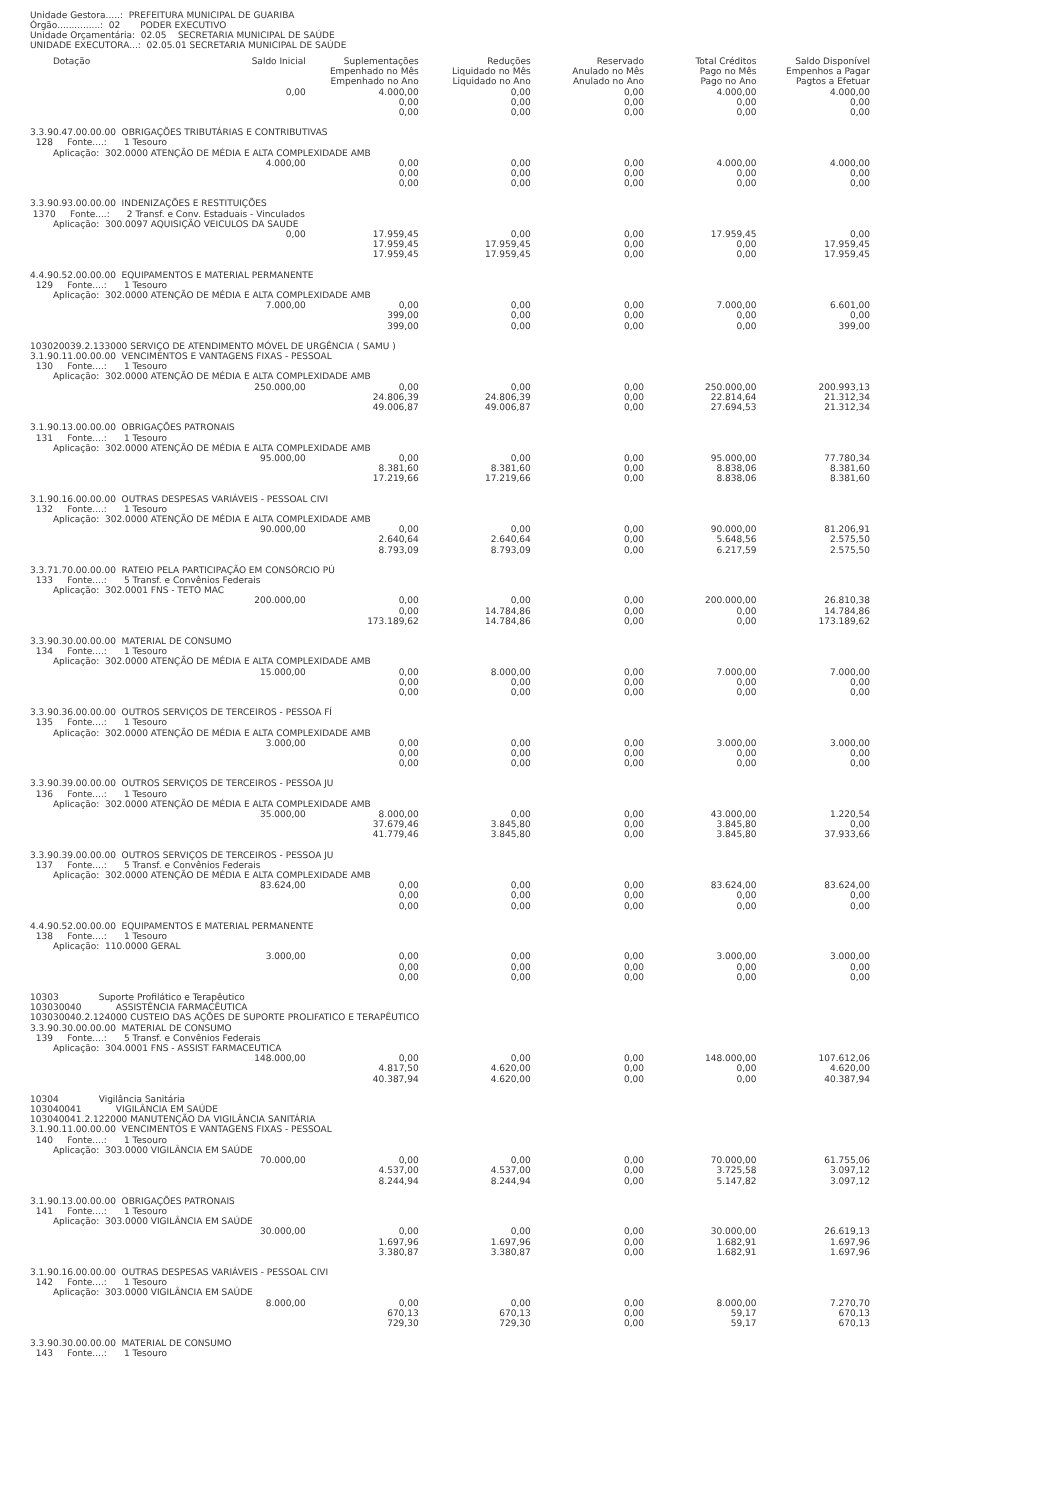Unidade Gestora.....: PREFEITURA MUNICIPAL DE GUARIBA
Órgão...............: 02 PODER EXECUTIVO
Unidade Orçamentária: 02.05 SECRETARIA MUNICIPAL DE SAÚDE
UNIDADE EXECUTORA...: 02.05.01 SECRETARIA MUNICIPAL DE SAÚDE
| Dotação | Saldo Inicial | Suplementações Empenhado no Mês Empenhado no Ano | Reduções Liquidado no Mês Liquidado no Ano | Reservado Anulado no Mês Anulado no Ano | Total Créditos Pago no Mês Pago no Ano | Saldo Disponível Empenhos a Pagar Pagtos a Efetuar |
| --- | --- | --- | --- | --- | --- | --- |
| | 0,00 | 4.000,00 | 0,00 | 0,00 | 4.000,00 | 4.000,00 |
| | | 0,00 | 0,00 | 0,00 | 0,00 | 0,00 |
| | | 0,00 | 0,00 | 0,00 | 0,00 | 0,00 |
| 3.3.90.47.00.00.00 OBRIGAÇÕES TRIBUTÁRIAS E CONTRIBUTIVAS | | | | | | |
| 128 Fonte....: 1 Tesouro | | | | | | |
| Aplicação: 302.0000 ATENÇÃO DE MÉDIA E ALTA COMPLEXIDADE AMB | | | | | | |
| | 4.000,00 | 0,00 | 0,00 | 0,00 | 4.000,00 | 4.000,00 |
| | | 0,00 | 0,00 | 0,00 | 0,00 | 0,00 |
| | | 0,00 | 0,00 | 0,00 | 0,00 | 0,00 |
| 3.3.90.93.00.00.00 INDENIZAÇÕES E RESTITUIÇÕES | | | | | | |
| 1370 Fonte....: 2 Transf. e Conv. Estaduais - Vinculados | | | | | | |
| Aplicação: 300.0097 AQUISIÇÃO VEICULOS DA SAUDE | | | | | | |
| | 0,00 | 17.959,45 | 0,00 | 0,00 | 17.959,45 | 0,00 |
| | | 17.959,45 | 17.959,45 | 0,00 | 0,00 | 17.959,45 |
| | | 17.959,45 | 17.959,45 | 0,00 | 0,00 | 17.959,45 |
| 4.4.90.52.00.00.00 EQUIPAMENTOS E MATERIAL PERMANENTE | | | | | | |
| 129 Fonte....: 1 Tesouro | | | | | | |
| Aplicação: 302.0000 ATENÇÃO DE MÉDIA E ALTA COMPLEXIDADE AMB | | | | | | |
| | 7.000,00 | 0,00 | 0,00 | 0,00 | 7.000,00 | 6.601,00 |
| | | 399,00 | 0,00 | 0,00 | 0,00 | 0,00 |
| | | 399,00 | 0,00 | 0,00 | 0,00 | 399,00 |
| 103020039.2.133000 SERVIÇO DE ATENDIMENTO MÓVEL DE URGÊNCIA ( SAMU ) | | | | | | |
| 3.1.90.11.00.00.00 VENCIMENTOS E VANTAGENS FIXAS - PESSOAL | | | | | | |
| 130 Fonte....: 1 Tesouro | | | | | | |
| Aplicação: 302.0000 ATENÇÃO DE MÉDIA E ALTA COMPLEXIDADE AMB | | | | | | |
| | 250.000,00 | 0,00 | 0,00 | 0,00 | 250.000,00 | 200.993,13 |
| | | 24.806,39 | 24.806,39 | 0,00 | 22.814,64 | 21.312,34 |
| | | 49.006,87 | 49.006,87 | 0,00 | 27.694,53 | 21.312,34 |
| 3.1.90.13.00.00.00 OBRIGAÇÕES PATRONAIS | | | | | | |
| 131 Fonte....: 1 Tesouro | | | | | | |
| Aplicação: 302.0000 ATENÇÃO DE MÉDIA E ALTA COMPLEXIDADE AMB | | | | | | |
| | 95.000,00 | 0,00 | 0,00 | 0,00 | 95.000,00 | 77.780,34 |
| | | 8.381,60 | 8.381,60 | 0,00 | 8.838,06 | 8.381,60 |
| | | 17.219,66 | 17.219,66 | 0,00 | 8.838,06 | 8.381,60 |
| 3.1.90.16.00.00.00 OUTRAS DESPESAS VARIÁVEIS - PESSOAL CIVI | | | | | | |
| 132 Fonte....: 1 Tesouro | | | | | | |
| Aplicação: 302.0000 ATENÇÃO DE MÉDIA E ALTA COMPLEXIDADE AMB | | | | | | |
| | 90.000,00 | 0,00 | 0,00 | 0,00 | 90.000,00 | 81.206,91 |
| | | 2.640,64 | 2.640,64 | 0,00 | 5.648,56 | 2.575,50 |
| | | 8.793,09 | 8.793,09 | 0,00 | 6.217,59 | 2.575,50 |
| 3.3.71.70.00.00.00 RATEIO PELA PARTICIPAÇÃO EM CONSÓRCIO PÚ | | | | | | |
| 133 Fonte....: 5 Transf. e Convênios Federais | | | | | | |
| Aplicação: 302.0001 FNS - TETO MAC | | | | | | |
| | 200.000,00 | 0,00 | 0,00 | 0,00 | 200.000,00 | 26.810,38 |
| | | 0,00 | 14.784,86 | 0,00 | 0,00 | 14.784,86 |
| | | 173.189,62 | 14.784,86 | 0,00 | 0,00 | 173.189,62 |
| 3.3.90.30.00.00.00 MATERIAL DE CONSUMO | | | | | | |
| 134 Fonte....: 1 Tesouro | | | | | | |
| Aplicação: 302.0000 ATENÇÃO DE MÉDIA E ALTA COMPLEXIDADE AMB | | | | | | |
| | 15.000,00 | 0,00 | 8.000,00 | 0,00 | 7.000,00 | 7.000,00 |
| | | 0,00 | 0,00 | 0,00 | 0,00 | 0,00 |
| | | 0,00 | 0,00 | 0,00 | 0,00 | 0,00 |
| 3.3.90.36.00.00.00 OUTROS SERVIÇOS DE TERCEIROS - PESSOA FÍ | | | | | | |
| 135 Fonte....: 1 Tesouro | | | | | | |
| Aplicação: 302.0000 ATENÇÃO DE MÉDIA E ALTA COMPLEXIDADE AMB | | | | | | |
| | 3.000,00 | 0,00 | 0,00 | 0,00 | 3.000,00 | 3.000,00 |
| | | 0,00 | 0,00 | 0,00 | 0,00 | 0,00 |
| | | 0,00 | 0,00 | 0,00 | 0,00 | 0,00 |
| 3.3.90.39.00.00.00 OUTROS SERVIÇOS DE TERCEIROS - PESSOA JU | | | | | | |
| 136 Fonte....: 1 Tesouro | | | | | | |
| Aplicação: 302.0000 ATENÇÃO DE MÉDIA E ALTA COMPLEXIDADE AMB | | | | | | |
| | 35.000,00 | 8.000,00 | 0,00 | 0,00 | 43.000,00 | 1.220,54 |
| | | 37.679,46 | 3.845,80 | 0,00 | 3.845,80 | 0,00 |
| | | 41.779,46 | 3.845,80 | 0,00 | 3.845,80 | 37.933,66 |
| 3.3.90.39.00.00.00 OUTROS SERVIÇOS DE TERCEIROS - PESSOA JU | | | | | | |
| 137 Fonte....: 5 Transf. e Convênios Federais | | | | | | |
| Aplicação: 302.0000 ATENÇÃO DE MÉDIA E ALTA COMPLEXIDADE AMB | | | | | | |
| | 83.624,00 | 0,00 | 0,00 | 0,00 | 83.624,00 | 83.624,00 |
| | | 0,00 | 0,00 | 0,00 | 0,00 | 0,00 |
| | | 0,00 | 0,00 | 0,00 | 0,00 | 0,00 |
| 4.4.90.52.00.00.00 EQUIPAMENTOS E MATERIAL PERMANENTE | | | | | | |
| 138 Fonte....: 1 Tesouro | | | | | | |
| Aplicação: 110.0000 GERAL | | | | | | |
| | 3.000,00 | 0,00 | 0,00 | 0,00 | 3.000,00 | 3.000,00 |
| | | 0,00 | 0,00 | 0,00 | 0,00 | 0,00 |
| | | 0,00 | 0,00 | 0,00 | 0,00 | 0,00 |
| 10303 Suporte Profilático e Terapêutico | | | | | | |
| 103030040 ASSISTÊNCIA FARMACÊUTICA | | | | | | |
| 103030040.2.124000 CUSTEIO DAS AÇÕES DE SUPORTE PROLIFATICO E TERAPÊUTICO | | | | | | |
| 3.3.90.30.00.00.00 MATERIAL DE CONSUMO | | | | | | |
| 139 Fonte....: 5 Transf. e Convênios Federais | | | | | | |
| Aplicação: 304.0001 FNS - ASSIST FARMACEUTICA | | | | | | |
| | 148.000,00 | 0,00 | 0,00 | 0,00 | 148.000,00 | 107.612,06 |
| | | 4.817,50 | 4.620,00 | 0,00 | 0,00 | 4.620,00 |
| | | 40.387,94 | 4.620,00 | 0,00 | 0,00 | 40.387,94 |
| 10304 Vigilância Sanitária | | | | | | |
| 103040041 VIGILÂNCIA EM SAÚDE | | | | | | |
| 103040041.2.122000 MANUTENÇÃO DA VIGILÂNCIA SANITÁRIA | | | | | | |
| 3.1.90.11.00.00.00 VENCIMENTOS E VANTAGENS FIXAS - PESSOAL | | | | | | |
| 140 Fonte....: 1 Tesouro | | | | | | |
| Aplicação: 303.0000 VIGILÂNCIA EM SAÚDE | | | | | | |
| | 70.000,00 | 0,00 | 0,00 | 0,00 | 70.000,00 | 61.755,06 |
| | | 4.537,00 | 4.537,00 | 0,00 | 3.725,58 | 3.097,12 |
| | | 8.244,94 | 8.244,94 | 0,00 | 5.147,82 | 3.097,12 |
| 3.1.90.13.00.00.00 OBRIGAÇÕES PATRONAIS | | | | | | |
| 141 Fonte....: 1 Tesouro | | | | | | |
| Aplicação: 303.0000 VIGILÂNCIA EM SAÚDE | | | | | | |
| | 30.000,00 | 0,00 | 0,00 | 0,00 | 30.000,00 | 26.619,13 |
| | | 1.697,96 | 1.697,96 | 0,00 | 1.682,91 | 1.697,96 |
| | | 3.380,87 | 3.380,87 | 0,00 | 1.682,91 | 1.697,96 |
| 3.1.90.16.00.00.00 OUTRAS DESPESAS VARIÁVEIS - PESSOAL CIVI | | | | | | |
| 142 Fonte....: 1 Tesouro | | | | | | |
| Aplicação: 303.0000 VIGILÂNCIA EM SAÚDE | | | | | | |
| | 8.000,00 | 0,00 | 0,00 | 0,00 | 8.000,00 | 7.270,70 |
| | | 670,13 | 670,13 | 0,00 | 59,17 | 670,13 |
| | | 729,30 | 729,30 | 0,00 | 59,17 | 670,13 |
| 3.3.90.30.00.00.00 MATERIAL DE CONSUMO | | | | | | |
| 143 Fonte....: 1 Tesouro | | | | | | |